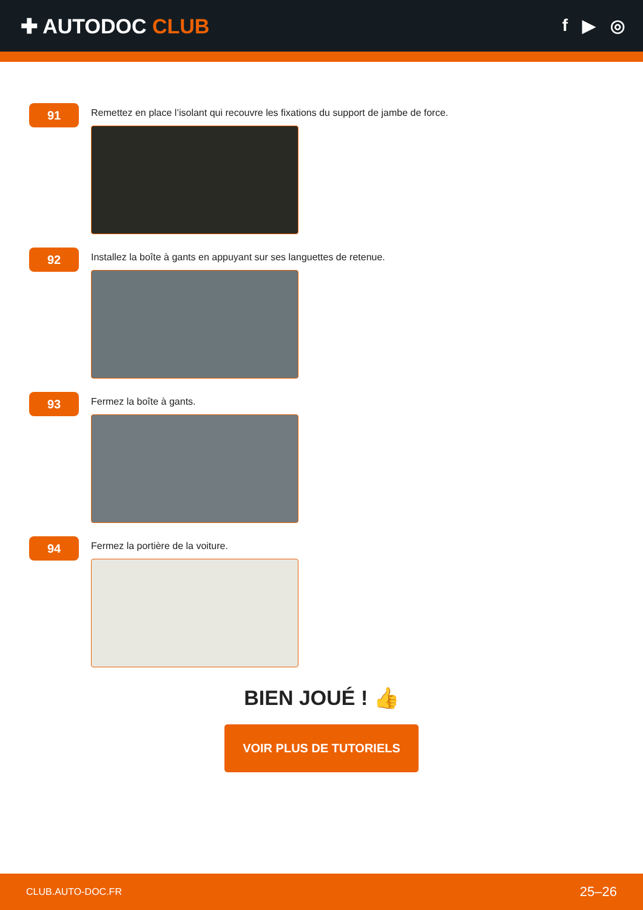✚ AUTODOC CLUB
f ▶ ◎
91
Remettez en place l’isolant qui recouvre les fixations du support de jambe de force.
92
Installez la boîte à gants en appuyant sur ses languettes de retenue.
93
Fermez la boîte à gants.
94
Fermez la portière de la voiture.
BIEN JOUÉ ! 👍
VOIR PLUS DE TUTORIELS
CLUB.AUTO-DOC.FR 25–26